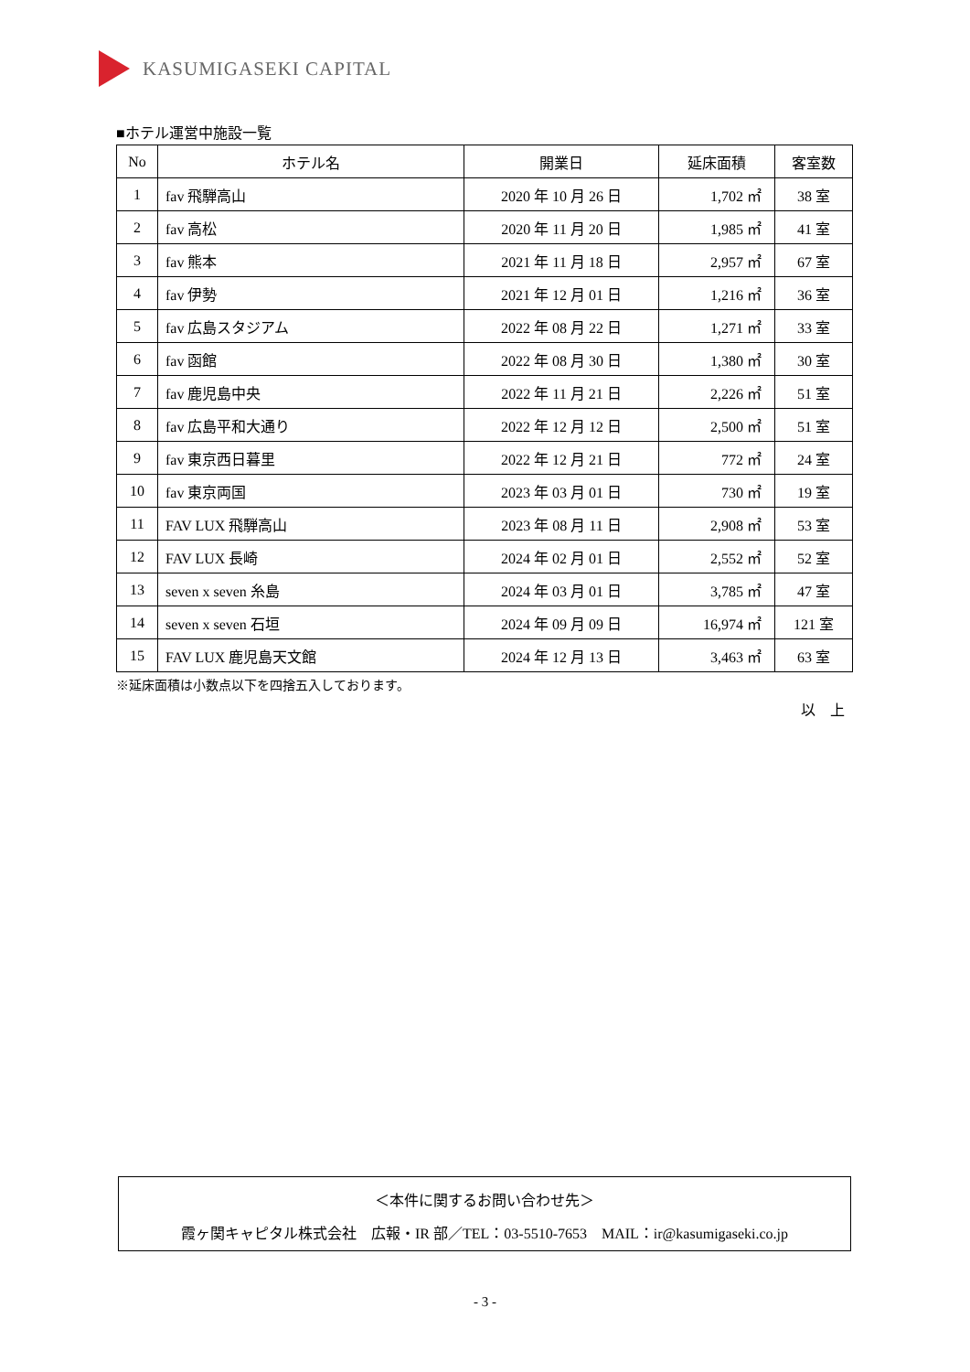KASUMIGASEKI CAPITAL
■ホテル運営中施設一覧
| No | ホテル名 | 開業日 | 延床面積 | 客室数 |
| --- | --- | --- | --- | --- |
| 1 | fav 飛騨高山 | 2020 年 10 月 26 日 | 1,702 ㎡ | 38 室 |
| 2 | fav 高松 | 2020 年 11 月 20 日 | 1,985 ㎡ | 41 室 |
| 3 | fav 熊本 | 2021 年 11 月 18 日 | 2,957 ㎡ | 67 室 |
| 4 | fav 伊勢 | 2021 年 12 月 01 日 | 1,216 ㎡ | 36 室 |
| 5 | fav 広島スタジアム | 2022 年 08 月 22 日 | 1,271 ㎡ | 33 室 |
| 6 | fav 函館 | 2022 年 08 月 30 日 | 1,380 ㎡ | 30 室 |
| 7 | fav 鹿児島中央 | 2022 年 11 月 21 日 | 2,226 ㎡ | 51 室 |
| 8 | fav 広島平和大通り | 2022 年 12 月 12 日 | 2,500 ㎡ | 51 室 |
| 9 | fav 東京西日暮里 | 2022 年 12 月 21 日 | 772 ㎡ | 24 室 |
| 10 | fav 東京両国 | 2023 年 03 月 01 日 | 730 ㎡ | 19 室 |
| 11 | FAV LUX 飛騨高山 | 2023 年 08 月 11 日 | 2,908 ㎡ | 53 室 |
| 12 | FAV LUX 長崎 | 2024 年 02 月 01 日 | 2,552 ㎡ | 52 室 |
| 13 | seven x seven 糸島 | 2024 年 03 月 01 日 | 3,785 ㎡ | 47 室 |
| 14 | seven x seven 石垣 | 2024 年 09 月 09 日 | 16,974 ㎡ | 121 室 |
| 15 | FAV LUX 鹿児島天文館 | 2024 年 12 月 13 日 | 3,463 ㎡ | 63 室 |
※延床面積は小数点以下を四捨五入しております。
以　上
＜本件に関するお問い合わせ先＞
霞ヶ関キャピタル株式会社　広報・IR 部／TEL：03-5510-7653　MAIL：ir@kasumigaseki.co.jp
- 3 -